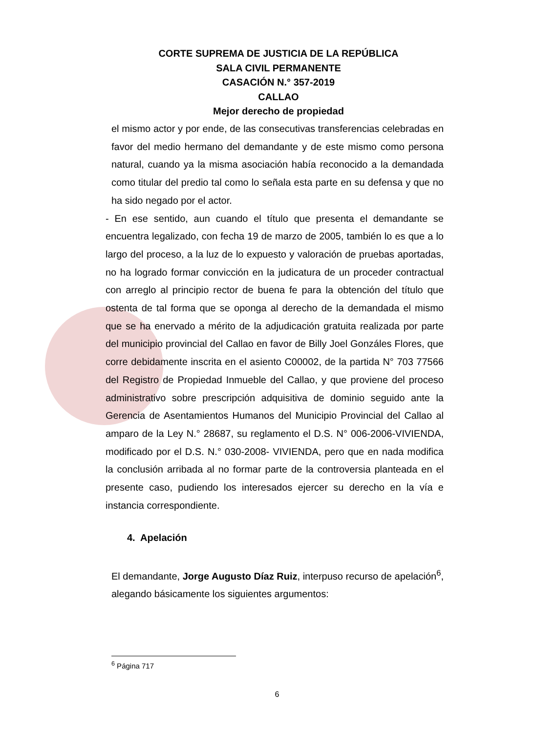CORTE SUPREMA DE JUSTICIA DE LA REPÚBLICA
SALA CIVIL PERMANENTE
CASACIÓN N.° 357-2019
CALLAO
Mejor derecho de propiedad
el mismo actor y por ende, de las consecutivas transferencias celebradas en favor del medio hermano del demandante y de este mismo como persona natural, cuando ya la misma asociación había reconocido a la demandada como titular del predio tal como lo señala esta parte en su defensa y que no ha sido negado por el actor.
- En ese sentido, aun cuando el título que presenta el demandante se encuentra legalizado, con fecha 19 de marzo de 2005, también lo es que a lo largo del proceso, a la luz de lo expuesto y valoración de pruebas aportadas, no ha logrado formar convicción en la judicatura de un proceder contractual con arreglo al principio rector de buena fe para la obtención del título que ostenta de tal forma que se oponga al derecho de la demandada el mismo que se ha enervado a mérito de la adjudicación gratuita realizada por parte del municipio provincial del Callao en favor de Billy Joel Gonzáles Flores, que corre debidamente inscrita en el asiento C00002, de la partida N° 703 77566 del Registro de Propiedad Inmueble del Callao, y que proviene del proceso administrativo sobre prescripción adquisitiva de dominio seguido ante la Gerencia de Asentamientos Humanos del Municipio Provincial del Callao al amparo de la Ley N.° 28687, su reglamento el D.S. N° 006-2006-VIVIENDA, modificado por el D.S. N.° 030-2008- VIVIENDA, pero que en nada modifica la conclusión arribada al no formar parte de la controversia planteada en el presente caso, pudiendo los interesados ejercer su derecho en la vía e instancia correspondiente.
4. Apelación
El demandante, Jorge Augusto Díaz Ruiz, interpuso recurso de apelación<sup>6</sup>, alegando básicamente los siguientes argumentos:
<sup>6</sup> Página 717
6